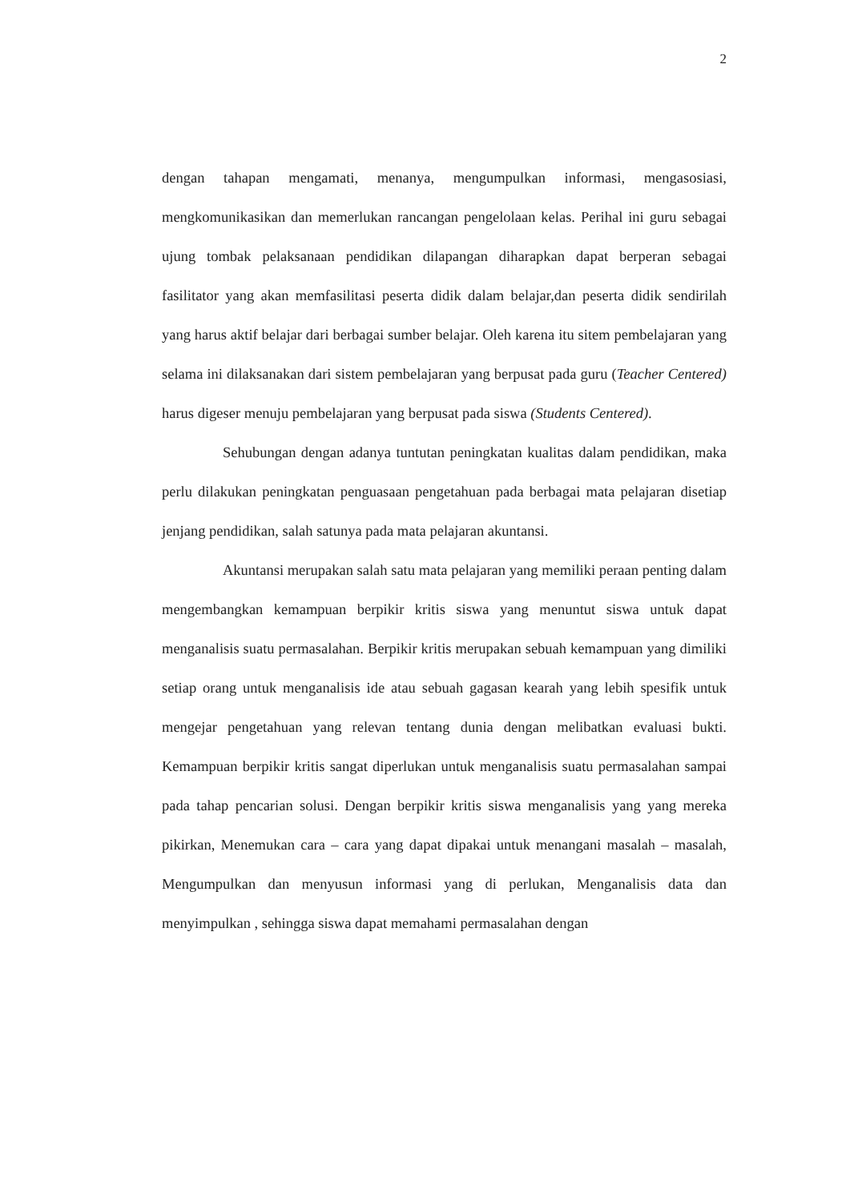2
dengan tahapan mengamati, menanya, mengumpulkan informasi, mengasosiasi, mengkomunikasikan dan memerlukan rancangan pengelolaan kelas. Perihal ini guru sebagai ujung tombak pelaksanaan pendidikan dilapangan diharapkan dapat berperan sebagai fasilitator yang akan memfasilitasi peserta didik dalam belajar,dan peserta didik sendirilah yang harus aktif belajar dari berbagai sumber belajar. Oleh karena itu sitem pembelajaran yang selama ini dilaksanakan dari sistem pembelajaran yang berpusat pada guru (Teacher Centered) harus digeser menuju pembelajaran yang berpusat pada siswa (Students Centered).
Sehubungan dengan adanya tuntutan peningkatan kualitas dalam pendidikan, maka perlu dilakukan peningkatan penguasaan pengetahuan pada berbagai mata pelajaran disetiap jenjang pendidikan, salah satunya pada mata pelajaran akuntansi.
Akuntansi merupakan salah satu mata pelajaran yang memiliki peraan penting dalam mengembangkan kemampuan berpikir kritis siswa yang menuntut siswa untuk dapat menganalisis suatu permasalahan. Berpikir kritis merupakan sebuah kemampuan yang dimiliki setiap orang untuk menganalisis ide atau sebuah gagasan kearah yang lebih spesifik untuk mengejar pengetahuan yang relevan tentang dunia dengan melibatkan evaluasi bukti. Kemampuan berpikir kritis sangat diperlukan untuk menganalisis suatu permasalahan sampai pada tahap pencarian solusi. Dengan berpikir kritis siswa menganalisis yang yang mereka pikirkan, Menemukan cara – cara yang dapat dipakai untuk menangani masalah – masalah, Mengumpulkan dan menyusun informasi yang di perlukan, Menganalisis data dan menyimpulkan , sehingga siswa dapat memahami permasalahan dengan